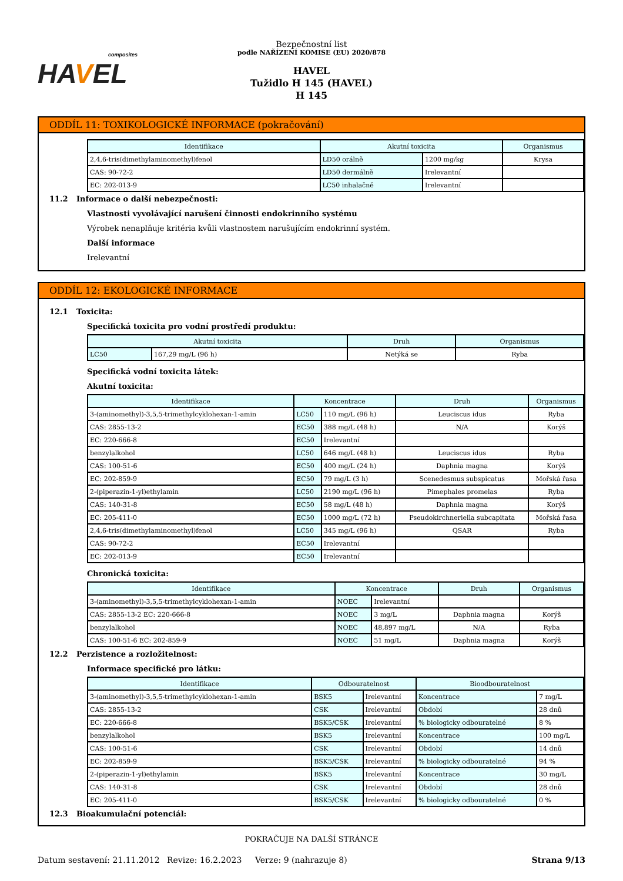composites
HA VEL
Bezpečnostní list
podle NAŘÍZENÍ KOMISE (EU) 2020/878
HAVEL
Tužidlo H 145 (HAVEL)
H 145
ODDÍL 11: TOXIKOLOGICKÉ INFORMACE (pokračování)
| Identifikace | Akutní toxicita | | Organismus |
| --- | --- | --- | --- |
| 2,4,6-tris(dimethylaminomethyl)fenol | LD50 orálně | 1200 mg/kg | Krysa |
| CAS: 90-72-2 | LD50 dermálně | Irelevantní | |
| EC: 202-013-9 | LC50 inhalačně | Irelevantní | |
11.2 Informace o další nebezpečnosti:
Vlastnosti vyvolávající narušení činnosti endokrinního systému
Výrobek nenaplňuje kritéria kvůli vlastnostem narušujícím endokrinní systém.
Další informace
Irelevantní
ODDÍL 12: EKOLOGICKÉ INFORMACE
12.1 Toxicita:
Specifická toxicita pro vodní prostředí produktu:
| Akutní toxicita | | Druh | Organismus |
| --- | --- | --- | --- |
| LC50 | 167,29 mg/L (96 h) | Netýká se | Ryba |
Specifická vodní toxicita látek:
Akutní toxicita:
| Identifikace | Koncentrace | | Druh | Organismus |
| --- | --- | --- | --- | --- |
| 3-(aminomethyl)-3,5,5-trimethylcyklohexan-1-amin | LC50 | 110 mg/L (96 h) | Leuciscus idus | Ryba |
| CAS: 2855-13-2 | EC50 | 388 mg/L (48 h) | N/A | Korýš |
| EC: 220-666-8 | EC50 | Irelevantní | | |
| benzylalkohol | LC50 | 646 mg/L (48 h) | Leuciscus idus | Ryba |
| CAS: 100-51-6 | EC50 | 400 mg/L (24 h) | Daphnia magna | Korýš |
| EC: 202-859-9 | EC50 | 79 mg/L (3 h) | Scenedesmus subspicatus | Mořská řasa |
| 2-(piperazin-1-yl)ethylamin | LC50 | 2190 mg/L (96 h) | Pimephales promelas | Ryba |
| CAS: 140-31-8 | EC50 | 58 mg/L (48 h) | Daphnia magna | Korýš |
| EC: 205-411-0 | EC50 | 1000 mg/L (72 h) | Pseudokirchneriella subcapitata | Mořská řasa |
| 2,4,6-tris(dimethylaminomethyl)fenol | LC50 | 345 mg/L (96 h) | QSAR | Ryba |
| CAS: 90-72-2 | EC50 | Irelevantní | | |
| EC: 202-013-9 | EC50 | Irelevantní | | |
Chronická toxicita:
| Identifikace | Koncentrace | | Druh | Organismus |
| --- | --- | --- | --- | --- |
| 3-(aminomethyl)-3,5,5-trimethylcyklohexan-1-amin | NOEC | Irelevantní | | |
| CAS: 2855-13-2 EC: 220-666-8 | NOEC | 3 mg/L | Daphnia magna | Korýš |
| benzylalkohol | NOEC | 48,897 mg/L | N/A | Ryba |
| CAS: 100-51-6 EC: 202-859-9 | NOEC | 51 mg/L | Daphnia magna | Korýš |
12.2 Perzistence a rozložitelnost:
Informace specifické pro látku:
| Identifikace | Odbouratelnost | | Bioodbouratelnost | |
| --- | --- | --- | --- | --- |
| 3-(aminomethyl)-3,5,5-trimethylcyklohexan-1-amin | BSK5 | Irelevantní | Koncentrace | 7 mg/L |
| CAS: 2855-13-2 | CSK | Irelevantní | Období | 28 dnů |
| EC: 220-666-8 | BSK5/CSK | Irelevantní | % biologicky odbouratelné | 8 % |
| benzylalkohol | BSK5 | Irelevantní | Koncentrace | 100 mg/L |
| CAS: 100-51-6 | CSK | Irelevantní | Období | 14 dnů |
| EC: 202-859-9 | BSK5/CSK | Irelevantní | % biologicky odbouratelné | 94 % |
| 2-(piperazin-1-yl)ethylamin | BSK5 | Irelevantní | Koncentrace | 30 mg/L |
| CAS: 140-31-8 | CSK | Irelevantní | Období | 28 dnů |
| EC: 205-411-0 | BSK5/CSK | Irelevantní | % biologicky odbouratelné | 0 % |
12.3 Bioakumulační potenciál:
POKRAČUJE NA DALŠÍ STRÁNCE
Datum sestavení: 21.11.2012 Revize: 16.2.2023 Verze: 9 (nahrazuje 8) Strana 9/13